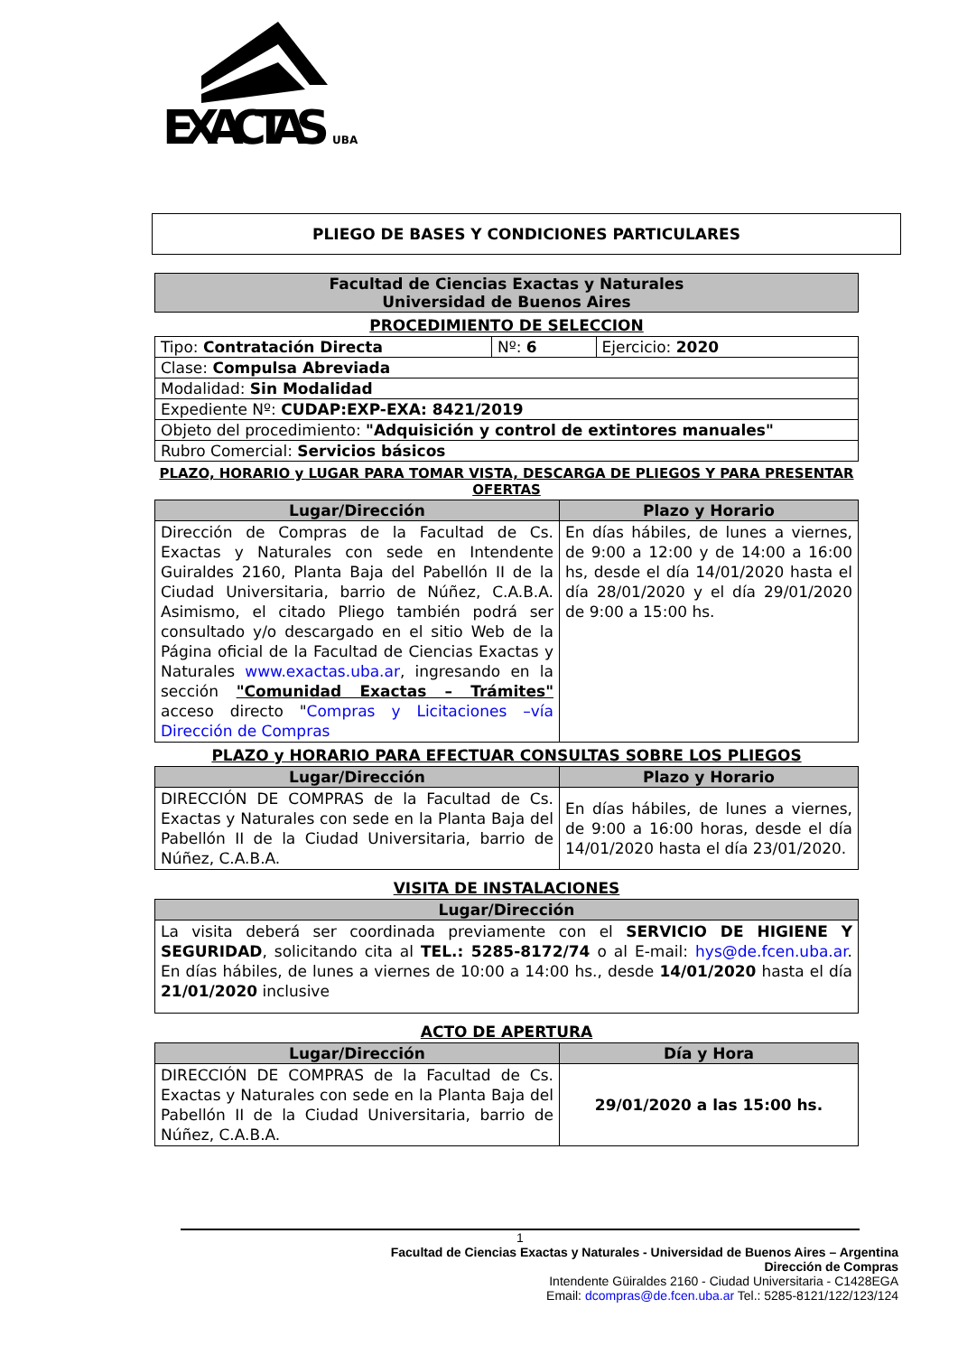EXACTAS
UBA
PLIEGO DE BASES Y CONDICIONES PARTICULARES
| Facultad de Ciencias Exactas y Naturales Universidad de Buenos Aires |
| --- |
PROCEDIMIENTO DE SELECCION
| Tipo: Contratación Directa | Nº: 6 | Ejercicio: 2020 |
| Clase: Compulsa Abreviada | | |
| Modalidad: Sin Modalidad | | |
| Expediente Nº: CUDAP:EXP-EXA: 8421/2019 | | |
| Objeto del procedimiento: "Adquisición y control de extintores manuales" | | |
| Rubro Comercial: Servicios básicos | | |
PLAZO, HORARIO y LUGAR PARA TOMAR VISTA, DESCARGA DE PLIEGOS Y PARA PRESENTAR OFERTAS
| Lugar/Dirección | Plazo y Horario |
| --- | --- |
| Dirección de Compras de la Facultad de Cs. Exactas y Naturales con sede en Intendente Guiraldes 2160, Planta Baja del Pabellón II de la Ciudad Universitaria, barrio de Núñez, C.A.B.A. Asimismo, el citado Pliego también podrá ser consultado y/o descargado en el sitio Web de la Página oficial de la Facultad de Ciencias Exactas y Naturales www.exactas.uba.ar , ingresando en la sección "Comunidad Exactas – Trámites" acceso directo " Compras y Licitaciones –vía Dirección de Compras | En días hábiles, de lunes a viernes, de 9:00 a 12:00 y de 14:00 a 16:00 hs, desde el día 14/01/2020 hasta el día 28/01/2020 y el día 29/01/2020 de 9:00 a 15:00 hs. |
PLAZO y HORARIO PARA EFECTUAR CONSULTAS SOBRE LOS PLIEGOS
| Lugar/Dirección | Plazo y Horario |
| --- | --- |
| DIRECCIÓN DE COMPRAS de la Facultad de Cs. Exactas y Naturales con sede en la Planta Baja del Pabellón II de la Ciudad Universitaria, barrio de Núñez, C.A.B.A. | En días hábiles, de lunes a viernes, de 9:00 a 16:00 horas, desde el día 14/01/2020 hasta el día 23/01/2020. |
VISITA DE INSTALACIONES
| Lugar/Dirección |
| --- |
| La visita deberá ser coordinada previamente con el SERVICIO DE HIGIENE Y SEGURIDAD , solicitando cita al TEL.: 5285-8172/74 o al E-mail: hys@de.fcen.uba.ar . En días hábiles, de lunes a viernes de 10:00 a 14:00 hs., desde 14/01/2020 hasta el día 21/01/2020 inclusive |
ACTO DE APERTURA
| Lugar/Dirección | Día y Hora |
| --- | --- |
| DIRECCIÓN DE COMPRAS de la Facultad de Cs. Exactas y Naturales con sede en la Planta Baja del Pabellón II de la Ciudad Universitaria, barrio de Núñez, C.A.B.A. | 29/01/2020 a las 15:00 hs. |
1
Facultad de Ciencias Exactas y Naturales - Universidad de Buenos Aires – Argentina
Dirección de Compras
Intendente Güiraldes 2160 - Ciudad Universitaria - C1428EGA
Email: dcompras@de.fcen.uba.ar Tel.: 5285-8121/122/123/124